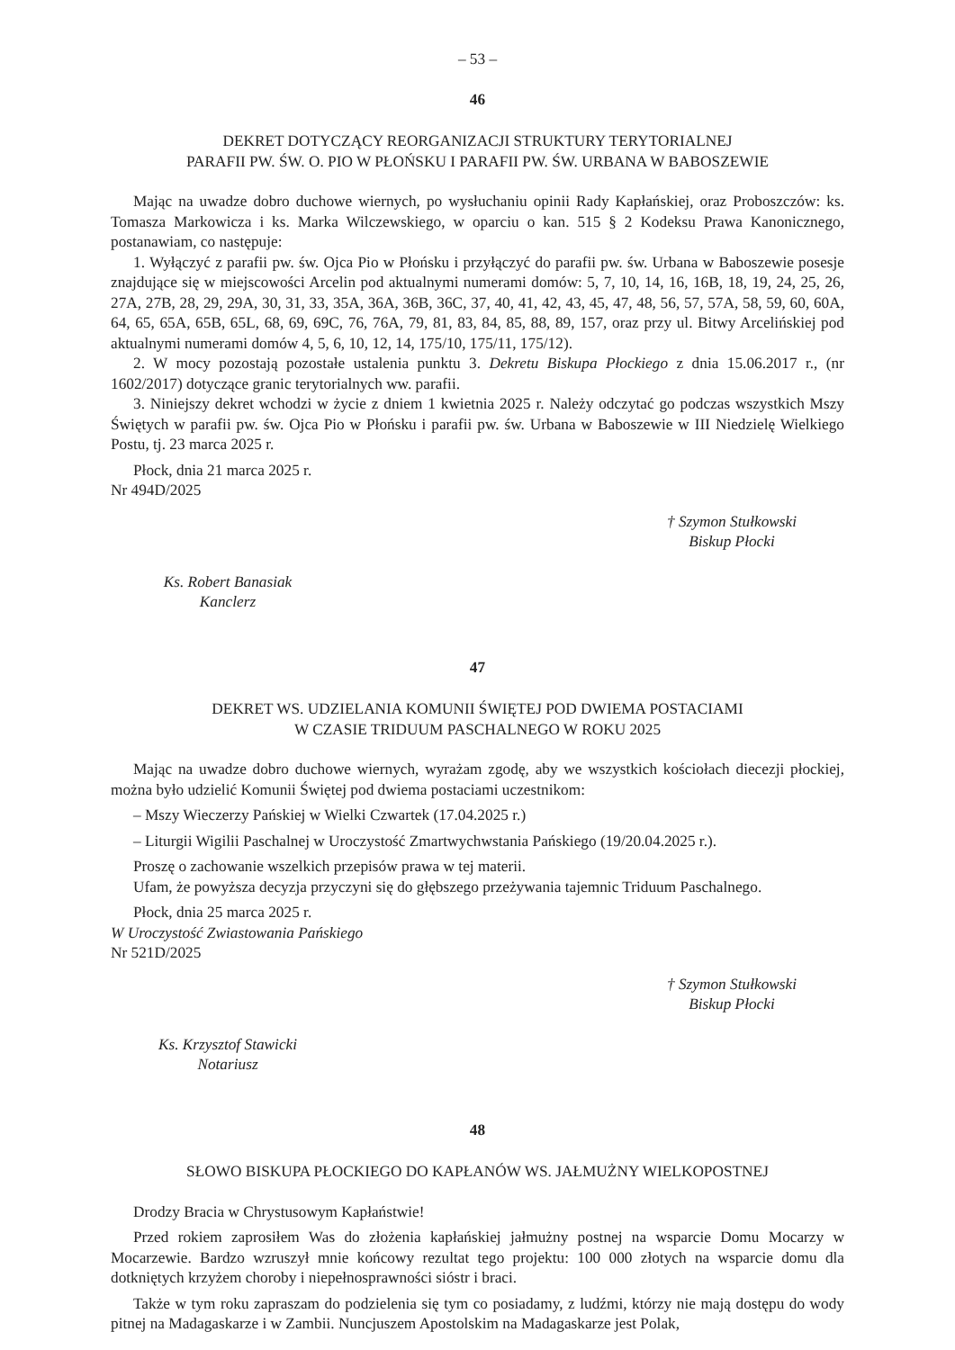– 53 –
46
DEKRET DOTYCZĄCY REORGANIZACJI STRUKTURY TERYTORIALNEJ
PARAFII PW. ŚW. O. PIO W PŁOŃSKU I PARAFII PW. ŚW. URBANA W BABOSZEWIE
Mając na uwadze dobro duchowe wiernych, po wysłuchaniu opinii Rady Kapłańskiej, oraz Proboszczów: ks. Tomasza Markowicza i ks. Marka Wilczewskiego, w oparciu o kan. 515 § 2 Kodeksu Prawa Kanonicznego, postanawiam, co następuje:
1. Wyłączyć z parafii pw. św. Ojca Pio w Płońsku i przyłączyć do parafii pw. św. Urbana w Baboszewie posesje znajdujące się w miejscowości Arcelin pod aktualnymi numerami domów: 5, 7, 10, 14, 16, 16B, 18, 19, 24, 25, 26, 27A, 27B, 28, 29, 29A, 30, 31, 33, 35A, 36A, 36B, 36C, 37, 40, 41, 42, 43, 45, 47, 48, 56, 57, 57A, 58, 59, 60, 60A, 64, 65, 65A, 65B, 65L, 68, 69, 69C, 76, 76A, 79, 81, 83, 84, 85, 88, 89, 157, oraz przy ul. Bitwy Arcelińskiej pod aktualnymi numerami domów 4, 5, 6, 10, 12, 14, 175/10, 175/11, 175/12).
2. W mocy pozostają pozostałe ustalenia punktu 3. Dekretu Biskupa Płockiego z dnia 15.06.2017 r., (nr 1602/2017) dotyczące granic terytorialnych ww. parafii.
3. Niniejszy dekret wchodzi w życie z dniem 1 kwietnia 2025 r. Należy odczytać go podczas wszystkich Mszy Świętych w parafii pw. św. Ojca Pio w Płońsku i parafii pw. św. Urbana w Baboszewie w III Niedzielę Wielkiego Postu, tj. 23 marca 2025 r.
Płock, dnia 21 marca 2025 r.
Nr 494D/2025
† Szymon Stułkowski
Biskup Płocki
Ks. Robert Banasiak
Kanclerz
47
DEKRET WS. UDZIELANIA KOMUNII ŚWIĘTEJ POD DWIEMA POSTACIAMI
W CZASIE TRIDUUM PASCHALNEGO W ROKU 2025
Mając na uwadze dobro duchowe wiernych, wyrażam zgodę, aby we wszystkich kościołach diecezji płockiej, można było udzielić Komunii Świętej pod dwiema postaciami uczestnikom:
– Mszy Wieczerzy Pańskiej w Wielki Czwartek (17.04.2025 r.)
– Liturgii Wigilii Paschalnej w Uroczystość Zmartwychwstania Pańskiego (19/20.04.2025 r.).
Proszę o zachowanie wszelkich przepisów prawa w tej materii.
Ufam, że powyższa decyzja przyczyni się do głębszego przeżywania tajemnic Triduum Paschalnego.
Płock, dnia 25 marca 2025 r.
W Uroczystość Zwiastowania Pańskiego
Nr 521D/2025
† Szymon Stułkowski
Biskup Płocki
Ks. Krzysztof Stawicki
Notariusz
48
SŁOWO BISKUPA PŁOCKIEGO DO KAPŁANÓW WS. JAŁMUŻNY WIELKOPOSTNEJ
Drodzy Bracia w Chrystusowym Kapłaństwie!
Przed rokiem zaprosiłem Was do złożenia kapłańskiej jałmużny postnej na wsparcie Domu Mocarzy w Mocarzewie. Bardzo wzruszył mnie końcowy rezultat tego projektu: 100 000 złotych na wsparcie domu dla dotkniętych krzyżem choroby i niepełnosprawności sióstr i braci.
Także w tym roku zapraszam do podzielenia się tym co posiadamy, z ludźmi, którzy nie mają dostępu do wody pitnej na Madagaskarze i w Zambii. Nuncjuszem Apostolskim na Madagaskarze jest Polak,